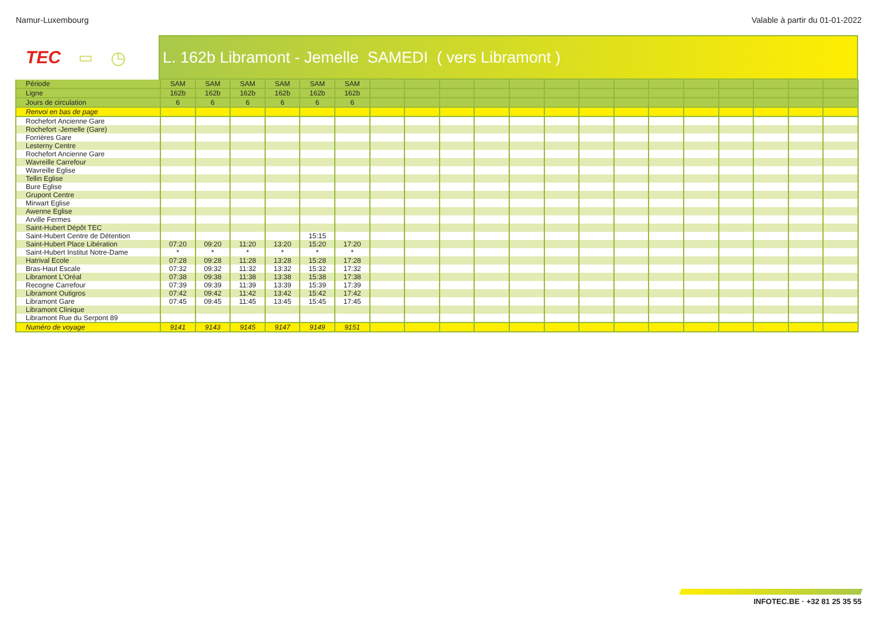Namur-Luxembourg Valable à partir du 01-01-2022
TEC ▭ ◷ L. 162b Libramont - Jemelle SAMEDI ( vers Libramont )
| Période | SAM | SAM | SAM | SAM | SAM | SAM | | | | | | | | | | | | | | |
| Ligne | 162b | 162b | 162b | 162b | 162b | 162b | | | | | | | | | | | | | | |
| Jours de circulation | 6 | 6 | 6 | 6 | 6 | 6 | | | | | | | | | | | | | | |
| Renvoi en bas de page | | | | | | | | | | | | | | | | | | | | |
| Rochefort Ancienne Gare | | | | | | | | | | | | | | | | | | | | |
| Rochefort -Jemelle (Gare) | | | | | | | | | | | | | | | | | | | | |
| Forrières Gare | | | | | | | | | | | | | | | | | | | | |
| Lesterny Centre | | | | | | | | | | | | | | | | | | | | |
| Rochefort Ancienne Gare | | | | | | | | | | | | | | | | | | | | |
| Wavreille Carrefour | | | | | | | | | | | | | | | | | | | | |
| Wavreille Eglise | | | | | | | | | | | | | | | | | | | | |
| Tellin Eglise | | | | | | | | | | | | | | | | | | | | |
| Bure Eglise | | | | | | | | | | | | | | | | | | | | |
| Grupont Centre | | | | | | | | | | | | | | | | | | | | |
| Mirwart Eglise | | | | | | | | | | | | | | | | | | | | |
| Awenne Eglise | | | | | | | | | | | | | | | | | | | | |
| Arville Fermes | | | | | | | | | | | | | | | | | | | | |
| Saint-Hubert Dépôt TEC | | | | | | | | | | | | | | | | | | | | |
| Saint-Hubert Centre de Détention | | | | | 15:15 | | | | | | | | | | | | | | | |
| Saint-Hubert Place Libération | 07:20 | 09:20 | 11:20 | 13:20 | 15:20 | 17:20 | | | | | | | | | | | | | | |
| Saint-Hubert Institut Notre-Dame | * | * | * | * | * | * | | | | | | | | | | | | | | |
| Hatrival Ecole | 07:28 | 09:28 | 11:28 | 13:28 | 15:28 | 17:28 | | | | | | | | | | | | | | |
| Bras-Haut Escale | 07:32 | 09:32 | 11:32 | 13:32 | 15:32 | 17:32 | | | | | | | | | | | | | | |
| Libramont L'Oréal | 07:38 | 09:38 | 11:38 | 13:38 | 15:38 | 17:38 | | | | | | | | | | | | | | |
| Recogne Carrefour | 07:39 | 09:39 | 11:39 | 13:39 | 15:39 | 17:39 | | | | | | | | | | | | | | |
| Libramont Outigros | 07:42 | 09:42 | 11:42 | 13:42 | 15:42 | 17:42 | | | | | | | | | | | | | | |
| Libramont Gare | 07:45 | 09:45 | 11:45 | 13:45 | 15:45 | 17:45 | | | | | | | | | | | | | | |
| Libramont Clinique | | | | | | | | | | | | | | | | | | | | |
| Libramont Rue du Serpont 89 | | | | | | | | | | | | | | | | | | | | |
| Numéro de voyage | 9141 | 9143 | 9145 | 9147 | 9149 | 9151 | | | | | | | | | | | | | | |
INFOTEC.BE · +32 81 25 35 55